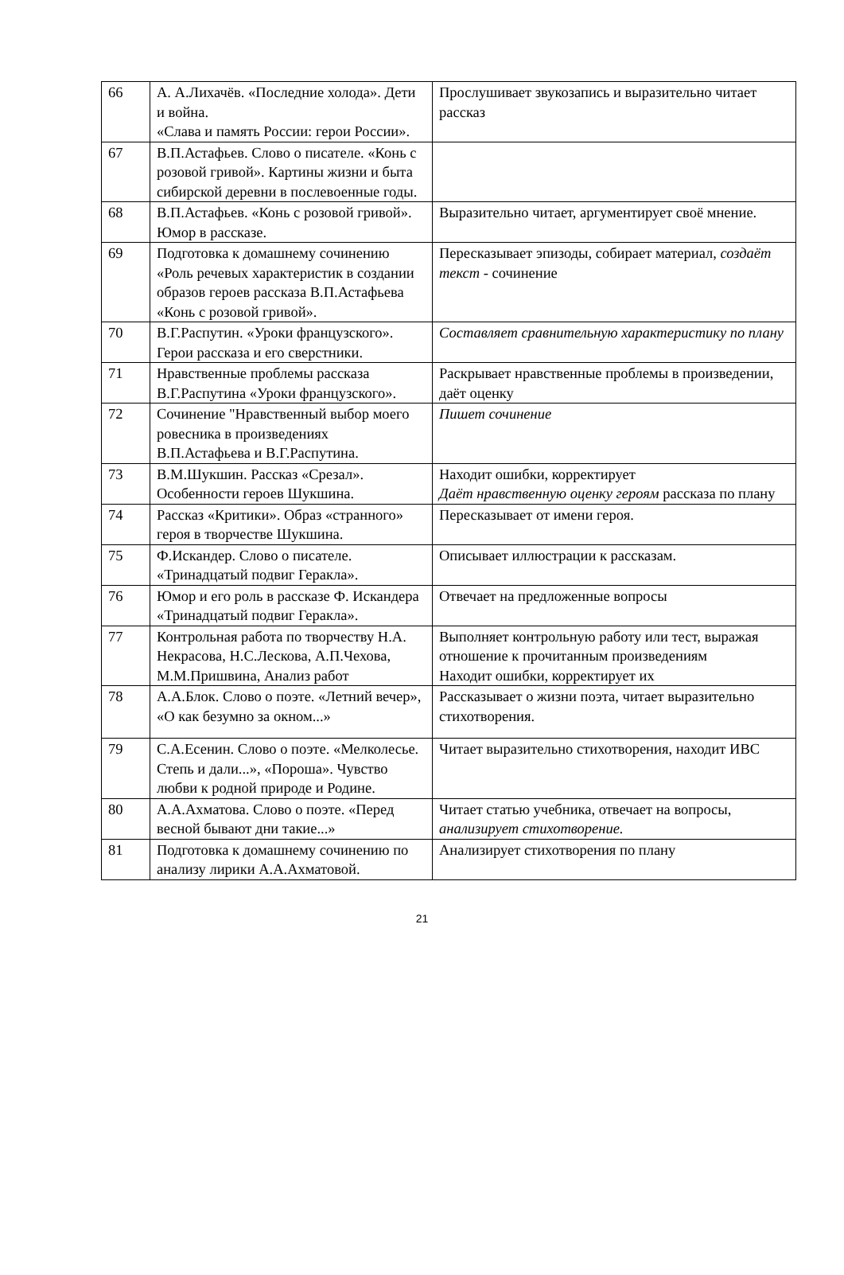| 66 | А. А.Лихачёв. «Последние холода». Дети и война. «Слава и память России: герои России». | Прослушивает звукозапись и выразительно читает рассказ |
| 67 | В.П.Астафьев. Слово о писателе. «Конь с розовой гривой». Картины жизни и быта сибирской деревни в послевоенные годы. | |
| 68 | В.П.Астафьев. «Конь с розовой гривой». Юмор в рассказе. | Выразительно читает, аргументирует своё мнение. |
| 69 | Подготовка к домашнему сочинению «Роль речевых характеристик в создании образов героев рассказа В.П.Астафьева «Конь с розовой гривой». | Пересказывает эпизоды, собирает материал, создаёт текст - сочинение |
| 70 | В.Г.Распутин. «Уроки французского». Герои рассказа и его сверстники. | Составляет сравнительную характеристику по плану |
| 71 | Нравственные проблемы рассказа В.Г.Распутина «Уроки французского». | Раскрывает нравственные проблемы в произведении, даёт оценку |
| 72 | Сочинение "Нравственный выбор моего ровесника в произведениях В.П.Астафьева и В.Г.Распутина. | Пишет сочинение |
| 73 | В.М.Шукшин. Рассказ «Срезал». Особенности героев Шукшина. | Находит ошибки, корректирует Даёт нравственную оценку героям рассказа по плану |
| 74 | Рассказ «Критики». Образ «странного» героя в творчестве Шукшина. | Пересказывает от имени героя. |
| 75 | Ф.Искандер. Слово о писателе. «Тринадцатый подвиг Геракла». | Описывает иллюстрации к рассказам. |
| 76 | Юмор и его роль в рассказе Ф. Искандера «Тринадцатый подвиг Геракла». | Отвечает на предложенные вопросы |
| 77 | Контрольная работа по творчеству Н.А. Некрасова, Н.С.Лескова, А.П.Чехова, М.М.Пришвина, Анализ работ | Выполняет контрольную работу или тест, выражая отношение к прочитанным произведениям Находит ошибки, корректирует их |
| 78 | А.А.Блок. Слово о поэте. «Летний вечер», «О как безумно за окном...» | Рассказывает о жизни поэта, читает выразительно стихотворения. |
| 79 | С.А.Есенин. Слово о поэте. «Мелколесье. Степь и дали...», «Пороша». Чувство любви к родной природе и Родине. | Читает выразительно стихотворения, находит ИВС |
| 80 | А.А.Ахматова. Слово о поэте. «Перед весной бывают дни такие...» | Читает статью учебника, отвечает на вопросы, анализирует стихотворение. |
| 81 | Подготовка к домашнему сочинению по анализу лирики А.А.Ахматовой. | Анализирует стихотворения по плану |
21